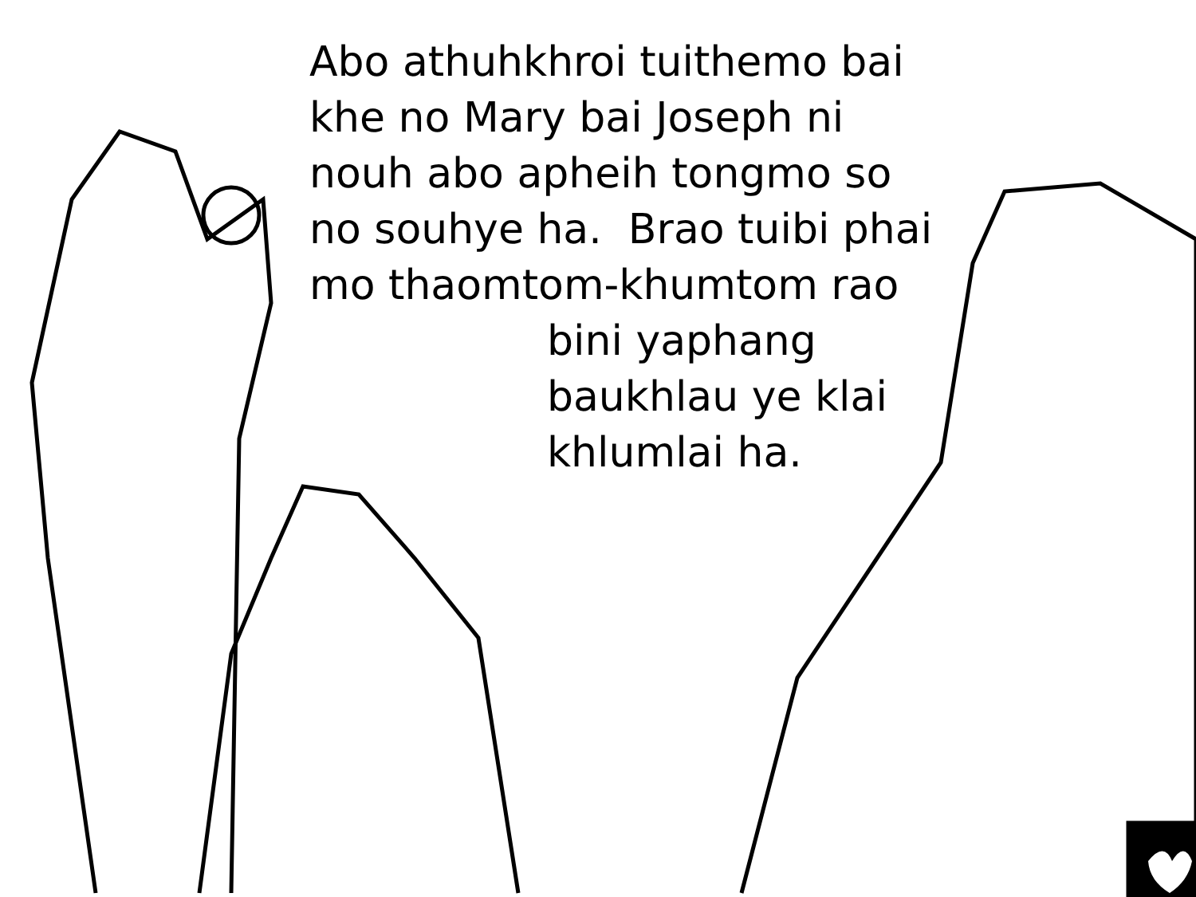Abo athuhkhroi tuithemo bai
khe no Mary bai Joseph ni
nouh abo apheih tongmo so
no souhye ha. Brao tuibi phai
mo thaomtom-khumtom rao
bini yaphang
baukhlau ye klai
khlumlai ha.